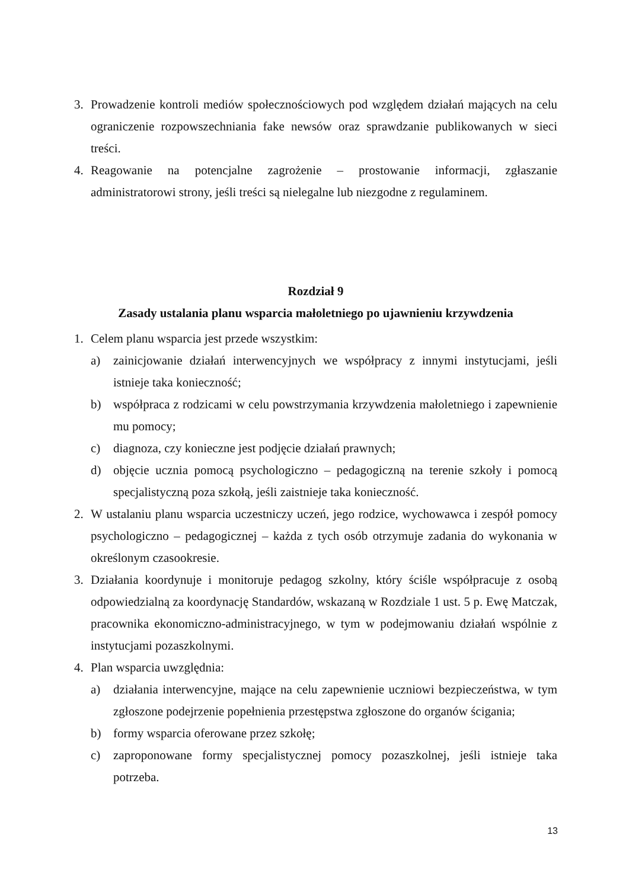3. Prowadzenie kontroli mediów społecznościowych pod względem działań mających na celu ograniczenie rozpowszechniania fake newsów oraz sprawdzanie publikowanych w sieci treści.
4. Reagowanie na potencjalne zagrożenie – prostowanie informacji, zgłaszanie administratorowi strony, jeśli treści są nielegalne lub niezgodne z regulaminem.
Rozdział 9
Zasady ustalania planu wsparcia małoletniego po ujawnieniu krzywdzenia
1. Celem planu wsparcia jest przede wszystkim:
a) zainicjowanie działań interwencyjnych we współpracy z innymi instytucjami, jeśli istnieje taka konieczność;
b) współpraca z rodzicami w celu powstrzymania krzywdzenia małoletniego i zapewnienie mu pomocy;
c) diagnoza, czy konieczne jest podjęcie działań prawnych;
d) objęcie ucznia pomocą psychologiczno – pedagogiczną na terenie szkoły i pomocą specjalistyczną poza szkołą, jeśli zaistnieje taka konieczność.
2. W ustalaniu planu wsparcia uczestniczy uczeń, jego rodzice, wychowawca i zespół pomocy psychologiczno – pedagogicznej – każda z tych osób otrzymuje zadania do wykonania w określonym czasookresie.
3. Działania koordynuje i monitoruje pedagog szkolny, który ściśle współpracuje z osobą odpowiedzialną za koordynację Standardów, wskazaną w Rozdziale 1 ust. 5 p. Ewę Matczak, pracownika ekonomiczno-administracyjnego, w tym w podejmowaniu działań wspólnie z instytucjami pozaszkolnymi.
4. Plan wsparcia uwzględnia:
a) działania interwencyjne, mające na celu zapewnienie uczniowi bezpieczeństwa, w tym zgłoszone podejrzenie popełnienia przestępstwa zgłoszone do organów ścigania;
b) formy wsparcia oferowane przez szkołę;
c) zaproponowane formy specjalistycznej pomocy pozaszkolnej, jeśli istnieje taka potrzeba.
13